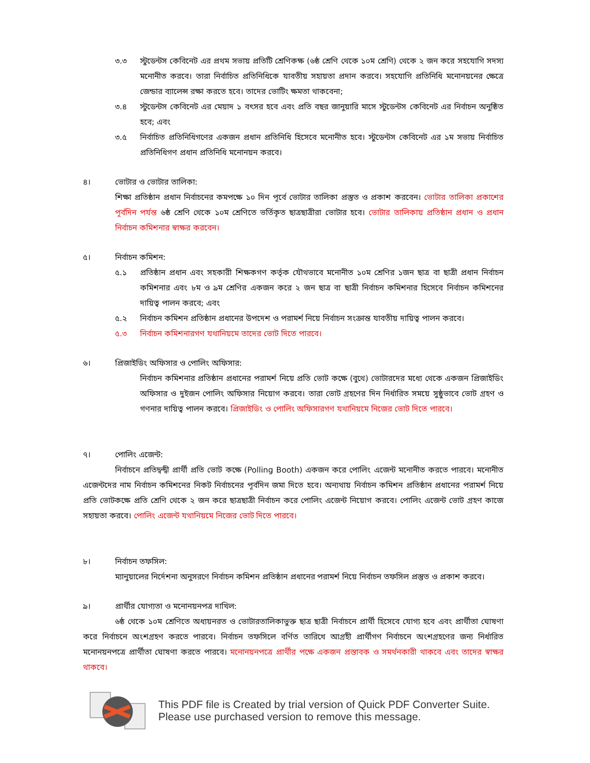৩.৩ স্টুডেন্টস কেবিনেট এর প্রথম সভায় প্রতিটি শ্রেণিকক্ষ (৬ষ্ঠ শ্রেণি থেকে ১০ম শ্রেণি) থেকে ২ জন করে সহযোগি সদস্য মনোনীত করবে। তারা নির্বাচিত প্রতিনিধিকে যাবতীয় সহায়তা প্রদান করবে। সহযোগি প্রতিনিধি মনোনয়নের ক্ষেত্রে জেন্ডার ব্যালেন্স রক্ষা করতে হবে। তাদের ভোটিং ক্ষমতা থাকবেনা;
৩.৪ স্টুডেন্টস কেবিনেট এর মেয়াদ ১ বৎসর হবে এবং প্রতি বছর জানুয়ারি মাসে স্টুডেন্টস কেবিনেট এর নির্বাচন অনুষ্ঠিত হবে; এবং
৩.৫ নির্বাচিত প্রতিনিধিগণের একজন প্রধান প্রতিনিধি হিসেবে মনোনীত হবে। স্টুডেন্টস কেবিনেট এর ১ম সভায় নির্বাচিত প্রতিনিধিগণ প্রধান প্রতিনিধি মনোনয়ন করবে।
৪। ভোটার ও ভোটার তালিকা:
শিক্ষা প্রতিষ্ঠান প্রধান নির্বাচনের কমপক্ষে ১০ দিন পূর্বে ভোটার তালিকা প্রস্তুত ও প্রকাশ করবেন। ভোটার তালিকা প্রকাশের পূর্বদিন পর্যন্ত ৬ষ্ঠ শ্রেণি থেকে ১০ম শ্রেণিতে ভর্তিকৃত ছাত্রছাত্রীরা ভোটার হবে। ভোটার তালিকায় প্রতিষ্ঠান প্রধান ও প্রধান নির্বাচন কমিশনার স্বাক্ষর করবেন।
৫। নির্বাচন কমিশন:
৫.১ প্রতিষ্ঠান প্রধান এবং সহকারী শিক্ষকগণ কর্তৃক যৌথভাবে মনোনীত ১০ম শ্রেণির ১জন ছাত্র বা ছাত্রী প্রধান নির্বাচন কমিশনার এবং ৮ম ও ৯ম শ্রেণির একজন করে ২ জন ছাত্র বা ছাত্রী নির্বাচন কমিশনার হিসেবে নির্বাচন কমিশনের দায়িত্ব পালন করবে; এবং
৫.২ নির্বাচন কমিশন প্রতিষ্ঠান প্রধানের উপদেশ ও পরামর্শ নিয়ে নির্বাচন সংক্রান্ত যাবতীয় দায়িত্ব পালন করবে।
৫.৩ নির্বাচন কমিশনারগণ যথানিয়মে তাদের ভোট দিতে পারবে।
৬। প্রিজাইডিং অফিসার ও পোলিং অফিসার:
নির্বাচন কমিশনার প্রতিষ্ঠান প্রধানের পরামর্শ নিয়ে প্রতি ভোট কক্ষে (বুথে) ভোটারদের মধ্যে থেকে একজন প্রিজাইডিং অফিসার ও দুইজন পোলিং অফিসার নিয়োগ করবে। তারা ভোট গ্রহণের দিন নির্ধারিত সময়ে সুষ্ঠুভাবে ভোট গ্রহণ ও গণনার দায়িত্ব পালন করবে। প্রিজাইডিং ও পোলিং অফিসারগণ যথানিয়মে নিজের ভোট দিতে পারবে।
৭। পোলিং এজেন্ট:
নির্বাচনে প্রতিদ্বন্দ্বী প্রার্থী প্রতি ভোট কক্ষে (Polling Booth) একজন করে পোলিং এজেন্ট মনোনীত করতে পারবে। মনোনীত এজেন্টদের নাম নির্বাচন কমিশনের নিকট নির্বাচনের পূর্বদিন জমা দিতে হবে। অন্যথায় নির্বাচন কমিশন প্রতিষ্ঠান প্রধানের পরামর্শ নিয়ে প্রতি ভোটকক্ষে প্রতি শ্রেণি থেকে ২ জন করে ছাত্রছাত্রী নির্বাচন করে পোলিং এজেন্ট নিয়োগ করবে। পোলিং এজেন্ট ভোট গ্রহণ কাজে সহায়তা করবে। পোলিং এজেন্ট যথানিয়মে নিজের ভোট দিতে পারবে।
৮। নির্বাচন তফসিল:
ম্যানুয়ালের নির্দেশনা অনুসরণে নির্বাচন কমিশন প্রতিষ্ঠান প্রধানের পরামর্শ নিয়ে নির্বাচন তফসিল প্রস্তুত ও প্রকাশ করবে।
৯। প্রার্থীর যোগ্যতা ও মনোনয়নপত্র দাখিল:
৬ষ্ঠ থেকে ১০ম শ্রেণিতে অধ্যয়নরত ও ভোটারতালিকাভুক্ত ছাত্র ছাত্রী নির্বাচনে প্রার্থী হিসেবে যোগ্য হবে এবং প্রার্থীতা ঘোষণা করে নির্বাচনে অংশগ্রহণ করতে পারবে। নির্বাচন তফসিলে বর্ণিত তারিখে আগ্রহী প্রার্থীগণ নির্বাচনে অংশগ্রহণের জন্য নির্ধারিত মনোনয়নপত্রে প্রার্থীতা ঘোষণা করতে পারবে। মনোনয়নপত্রে প্রার্থীর পক্ষে একজন প্রস্তাবক ও সমর্থনকারী থাকবে এবং তাদের স্বাক্ষর থাকবে।
This PDF file is Created by trial version of Quick PDF Converter Suite.
Please use purchased version to remove this message.